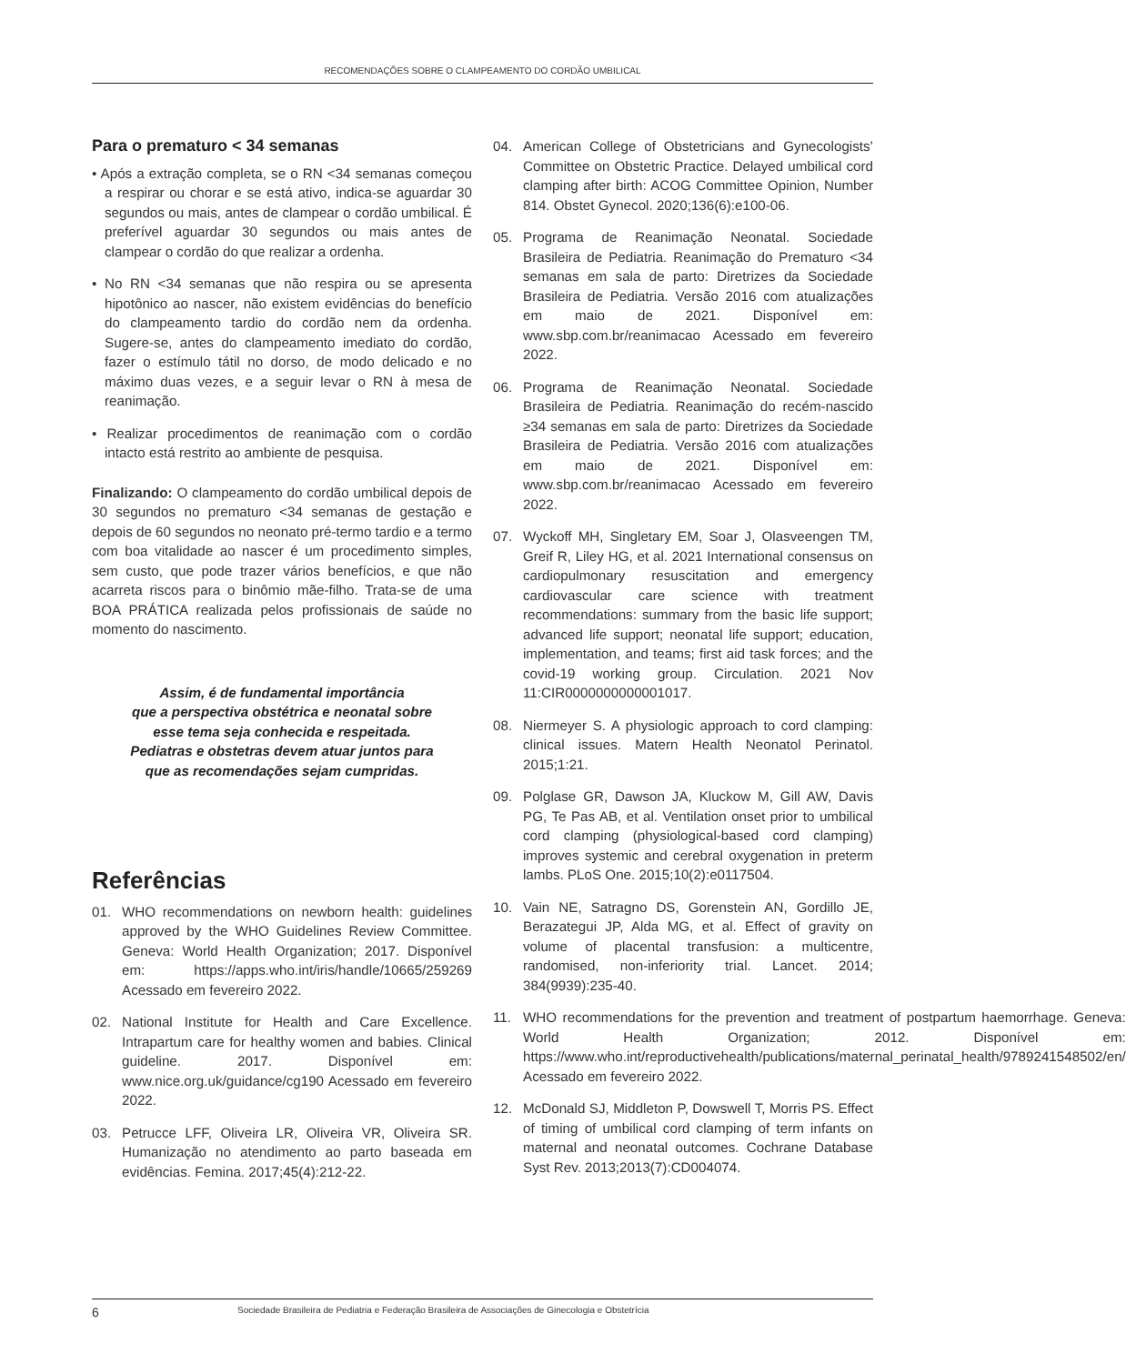RECOMENDAÇÕES SOBRE O CLAMPEAMENTO DO CORDÃO UMBILICAL
Para o prematuro < 34 semanas
• Após a extração completa, se o RN <34 semanas começou a respirar ou chorar e se está ativo, indica-se aguardar 30 segundos ou mais, antes de clampear o cordão umbilical. É preferível aguardar 30 segundos ou mais antes de clampear o cordão do que realizar a ordenha.
• No RN <34 semanas que não respira ou se apresenta hipotônico ao nascer, não existem evidências do benefício do clampeamento tardio do cordão nem da ordenha. Sugere-se, antes do clampeamento imediato do cordão, fazer o estímulo tátil no dorso, de modo delicado e no máximo duas vezes, e a seguir levar o RN à mesa de reanimação.
• Realizar procedimentos de reanimação com o cordão intacto está restrito ao ambiente de pesquisa.
Finalizando: O clampeamento do cordão umbilical depois de 30 segundos no prematuro <34 semanas de gestação e depois de 60 segundos no neonato pré-termo tardio e a termo com boa vitalidade ao nascer é um procedimento simples, sem custo, que pode trazer vários benefícios, e que não acarreta riscos para o binômio mãe-filho. Trata-se de uma BOA PRÁTICA realizada pelos profissionais de saúde no momento do nascimento.
Assim, é de fundamental importância
que a perspectiva obstétrica e neonatal sobre
esse tema seja conhecida e respeitada.
Pediatras e obstetras devem atuar juntos para
que as recomendações sejam cumpridas.
Referências
01. WHO recommendations on newborn health: guidelines approved by the WHO Guidelines Review Committee. Geneva: World Health Organization; 2017. Disponível em: https://apps.who.int/iris/handle/10665/259269 Acessado em fevereiro 2022.
02. National Institute for Health and Care Excellence. Intrapartum care for healthy women and babies. Clinical guideline. 2017. Disponível em: www.nice.org.uk/guidance/cg190 Acessado em fevereiro 2022.
03. Petrucce LFF, Oliveira LR, Oliveira VR, Oliveira SR. Humanização no atendimento ao parto baseada em evidências. Femina. 2017;45(4):212-22.
04. American College of Obstetricians and Gynecologists’ Committee on Obstetric Practice. Delayed umbilical cord clamping after birth: ACOG Committee Opinion, Number 814. Obstet Gynecol. 2020;136(6):e100-06.
05. Programa de Reanimação Neonatal. Sociedade Brasileira de Pediatria. Reanimação do Prematuro <34 semanas em sala de parto: Diretrizes da Sociedade Brasileira de Pediatria. Versão 2016 com atualizações em maio de 2021. Disponível em: www.sbp.com.br/reanimacao Acessado em fevereiro 2022.
06. Programa de Reanimação Neonatal. Sociedade Brasileira de Pediatria. Reanimação do recém-nascido ≥34 semanas em sala de parto: Diretrizes da Sociedade Brasileira de Pediatria. Versão 2016 com atualizações em maio de 2021. Disponível em: www.sbp.com.br/reanimacao Acessado em fevereiro 2022.
07. Wyckoff MH, Singletary EM, Soar J, Olasveengen TM, Greif R, Liley HG, et al. 2021 International consensus on cardiopulmonary resuscitation and emergency cardiovascular care science with treatment recommendations: summary from the basic life support; advanced life support; neonatal life support; education, implementation, and teams; first aid task forces; and the covid-19 working group. Circulation. 2021 Nov 11:CIR0000000000001017.
08. Niermeyer S. A physiologic approach to cord clamping: clinical issues. Matern Health Neonatol Perinatol. 2015;1:21.
09. Polglase GR, Dawson JA, Kluckow M, Gill AW, Davis PG, Te Pas AB, et al. Ventilation onset prior to umbilical cord clamping (physiological-based cord clamping) improves systemic and cerebral oxygenation in preterm lambs. PLoS One. 2015;10(2):e0117504.
10. Vain NE, Satragno DS, Gorenstein AN, Gordillo JE, Berazategui JP, Alda MG, et al. Effect of gravity on volume of placental transfusion: a multicentre, randomised, non-inferiority trial. Lancet. 2014; 384(9939):235-40.
11. WHO recommendations for the prevention and treatment of postpartum haemorrhage. Geneva: World Health Organization; 2012. Disponível em: https://www.who.int/reproductivehealth/publications/maternal_perinatal_health/9789241548502/en/ Acessado em fevereiro 2022.
12. McDonald SJ, Middleton P, Dowswell T, Morris PS. Effect of timing of umbilical cord clamping of term infants on maternal and neonatal outcomes. Cochrane Database Syst Rev. 2013;2013(7):CD004074.
6 Sociedade Brasileira de Pediatria e Federação Brasileira de Associações de Ginecologia e Obstetrícia